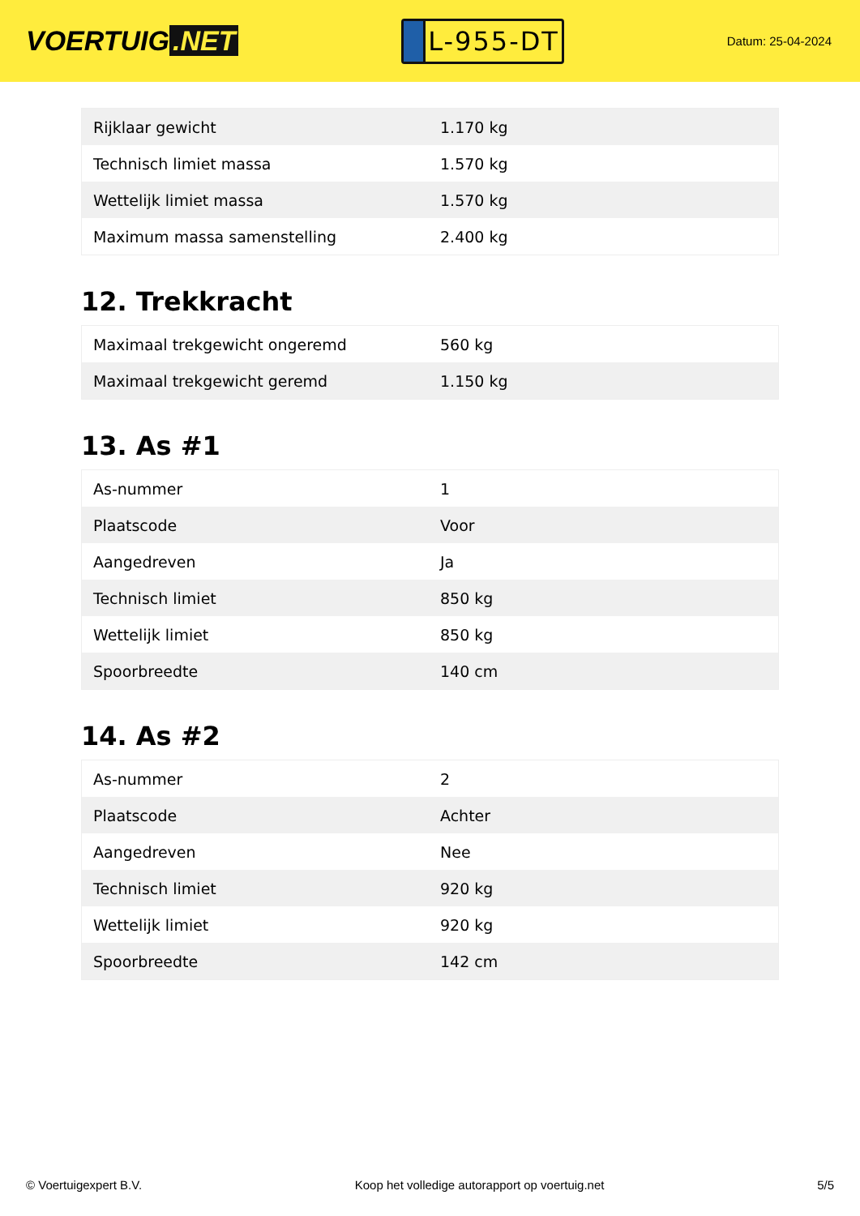VOERTUIG.NET
L-955-DT
Datum: 25-04-2024
| Rijklaar gewicht | 1.170 kg |
| Technisch limiet massa | 1.570 kg |
| Wettelijk limiet massa | 1.570 kg |
| Maximum massa samenstelling | 2.400 kg |
12. Trekkracht
| Maximaal trekgewicht ongeremd | 560 kg |
| Maximaal trekgewicht geremd | 1.150 kg |
13. As #1
| As-nummer | 1 |
| Plaatscode | Voor |
| Aangedreven | Ja |
| Technisch limiet | 850 kg |
| Wettelijk limiet | 850 kg |
| Spoorbreedte | 140 cm |
14. As #2
| As-nummer | 2 |
| Plaatscode | Achter |
| Aangedreven | Nee |
| Technisch limiet | 920 kg |
| Wettelijk limiet | 920 kg |
| Spoorbreedte | 142 cm |
© Voertuigexpert B.V. Koop het volledige autorapport op voertuig.net 5/5